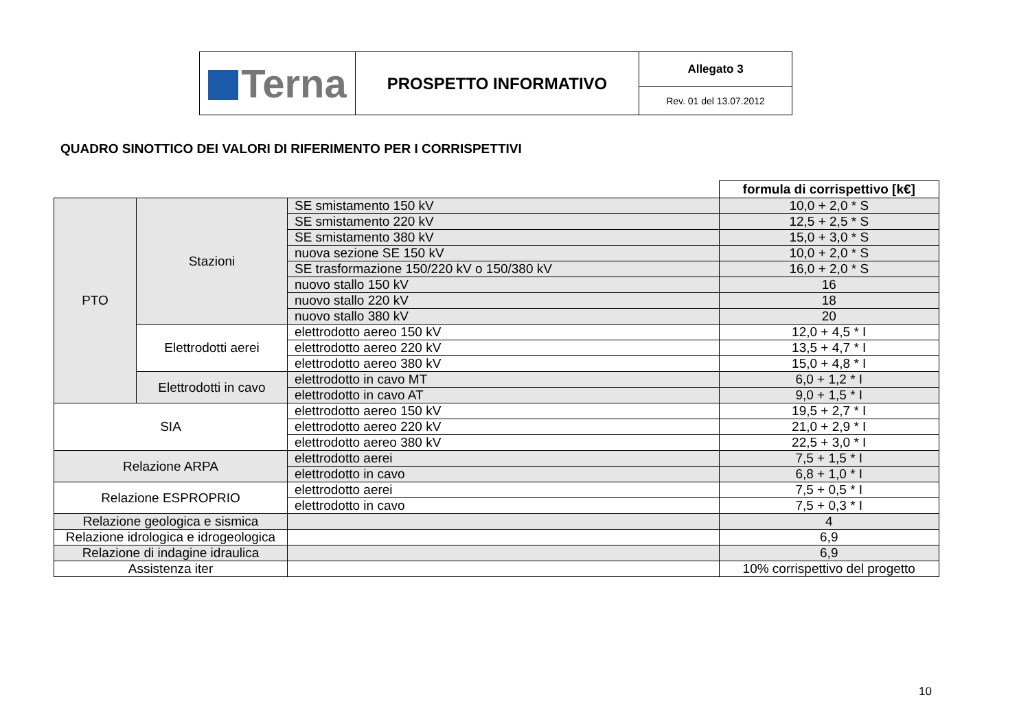| Terna | PROSPETTO INFORMATIVO | Allegato 3 |
| | | Rev. 01 del 13.07.2012 |
QUADRO SINOTTICO DEI VALORI DI RIFERIMENTO PER I CORRISPETTIVI
| | | | formula di corrispettivo [k€] |
| PTO | Stazioni | SE smistamento 150 kV | 10,0 + 2,0 * S |
| | | SE smistamento 220 kV | 12,5 + 2,5 * S |
| | | SE smistamento 380 kV | 15,0 + 3,0 * S |
| | | nuova sezione SE 150 kV | 10,0 + 2,0 * S |
| | | SE trasformazione 150/220 kV o 150/380 kV | 16,0 + 2,0 * S |
| | | nuovo stallo 150 kV | 16 |
| | | nuovo stallo 220 kV | 18 |
| | | nuovo stallo 380 kV | 20 |
| | Elettrodotti aerei | elettrodotto aereo 150 kV | 12,0 + 4,5 * I |
| | | elettrodotto aereo 220 kV | 13,5 + 4,7 * I |
| | | elettrodotto aereo 380 kV | 15,0 + 4,8 * I |
| | Elettrodotti in cavo | elettrodotto in cavo MT | 6,0 + 1,2 * I |
| | | elettrodotto in cavo AT | 9,0 + 1,5 * I |
| SIA | | elettrodotto aereo 150 kV | 19,5 + 2,7 * I |
| | | elettrodotto aereo 220 kV | 21,0 + 2,9 * I |
| | | elettrodotto aereo 380 kV | 22,5 + 3,0 * I |
| Relazione ARPA | | elettrodotto aerei | 7,5 + 1,5 * I |
| | | elettrodotto in cavo | 6,8 + 1,0 * I |
| Relazione ESPROPRIO | | elettrodotto aerei | 7,5 + 0,5 * I |
| | | elettrodotto in cavo | 7,5 + 0,3 * I |
| Relazione geologica e sismica | | | 4 |
| Relazione idrologica e idrogeologica | | | 6,9 |
| Relazione di indagine idraulica | | | 6,9 |
| Assistenza iter | | | 10% corrispettivo del progetto |
10